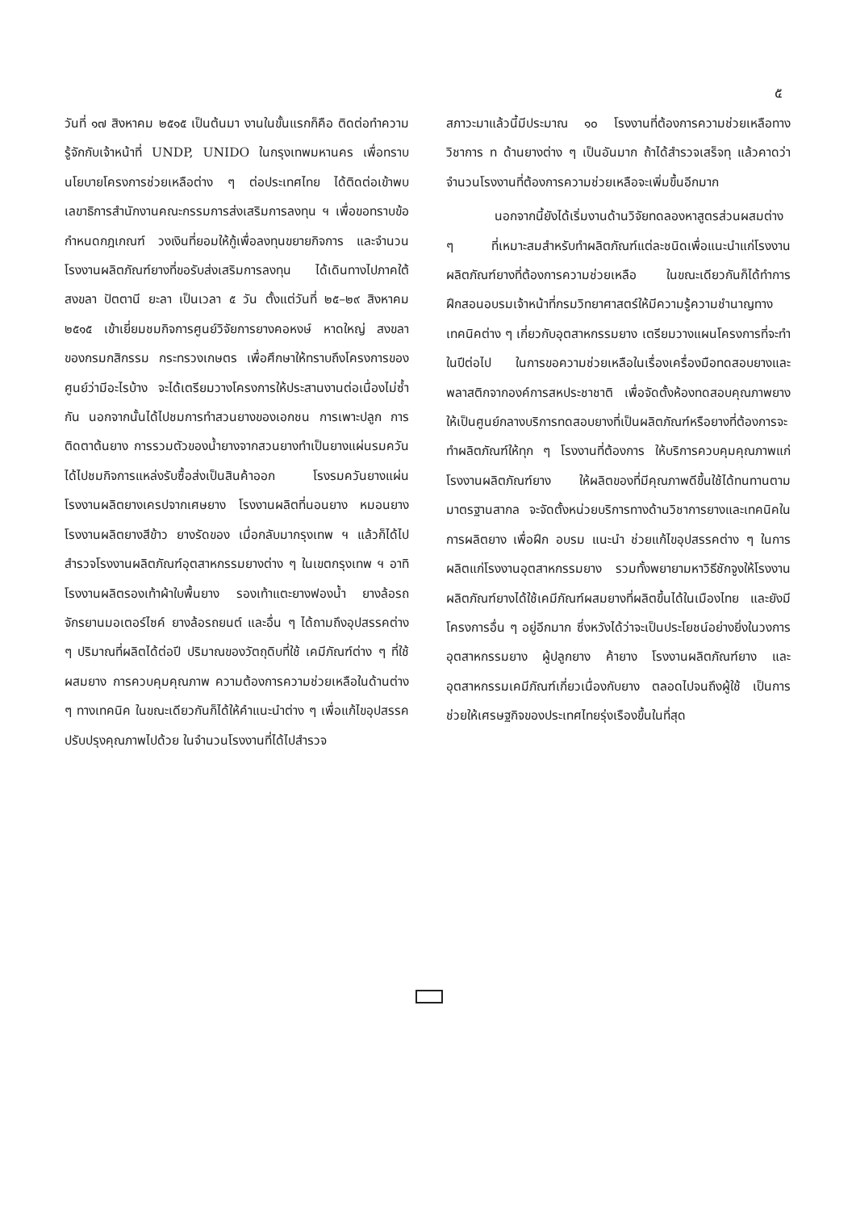๕
วันที่ ๑๗ สิงหาคม ๒๕๑๕ เป็นต้นมา งานในขั้นแรกก็คือ ติดต่อทำความรู้จักกับเจ้าหน้าที่ UNDP, UNIDO ในกรุงเทพมหานคร เพื่อทราบนโยบายโครงการช่วยเหลือต่าง ๆ ต่อประเทศไทย ได้ติดต่อเข้าพบเลขาธิการสำนักงานคณะกรรมการส่งเสริมการลงทุน ฯ เพื่อขอทราบข้อกำหนดกฎเกณฑ์ วงเงินที่ยอมให้กู้เพื่อลงทุนขยายกิจการ และจำนวนโรงงานผลิตภัณฑ์ยางที่ขอรับส่งเสริมการลงทุน ได้เดินทางไปภาคใต้ สงขลา ปัตตานี ยะลา เป็นเวลา ๕ วัน ตั้งแต่วันที่ ๒๕–๒๙ สิงหาคม ๒๕๑๕ เข้าเยี่ยมชมกิจการศูนย์วิจัยการยางคอหงษ์ หาดใหญ่ สงขลา ของกรมกสิกรรม กระทรวงเกษตร เพื่อศึกษาให้ทราบถึงโครงการของศูนย์ว่ามีอะไรบ้าง จะได้เตรียมวางโครงการให้ประสานงานต่อเนื่องไม่ซ้ำกัน นอกจากนั้นได้ไปชมการทำสวนยางของเอกชน การเพาะปลูก การติดตาต้นยาง การรวมตัวของน้ำยางจากสวนยางทำเป็นยางแผ่นรมควัน ได้ไปชมกิจการแหล่งรับซื้อส่งเป็นสินค้าออก โรงรมควันยางแผ่น โรงงานผลิตยางเครปจากเศษยาง โรงงานผลิตที่นอนยาง หมอนยาง โรงงานผลิตยางสีข้าว ยางรัดของ เมื่อกลับมากรุงเทพ ฯ แล้วก็ได้ไปสำรวจโรงงานผลิตภัณฑ์อุตสาหกรรมยางต่าง ๆ ในเขตกรุงเทพ ฯ อาทิ โรงงานผลิตรองเท้าผ้าใบพื้นยาง รองเท้าแตะยางฟองน้ำ ยางล้อรถจักรยานมอเตอร์ไซค์ ยางล้อรถยนต์ และอื่น ๆ ได้ถามถึงอุปสรรคต่าง ๆ ปริมาณที่ผลิตได้ต่อปี ปริมาณของวัตถุดิบที่ใช้ เคมีภัณฑ์ต่าง ๆ ที่ใช้ผสมยาง การควบคุมคุณภาพ ความต้องการความช่วยเหลือในด้านต่าง ๆ ทางเทคนิค ในขณะเดียวกันก็ได้ให้คำแนะนำต่าง ๆ เพื่อแก้ไขอุปสรรคปรับปรุงคุณภาพไปด้วย ในจำนวนโรงงานที่ได้ไปสำรวจ
สภาวะมาแล้วนี้มีประมาณ ๑๐ โรงงานที่ต้องการความช่วยเหลือทางวิชาการ ท ด้านยางต่าง ๆ เป็นอันมาก ถ้าได้สำรวจเสร็จทุ แล้วคาดว่าจำนวนโรงงานที่ต้องการความช่วยเหลือจะเพิ่มขึ้นอีกมาก
นอกจากนี้ยังได้เริ่มงานด้านวิจัยทดลองหาสูตรส่วนผสมต่าง ๆ ที่เหมาะสมสำหรับทำผลิตภัณฑ์แต่ละชนิดเพื่อแนะนำแก่โรงงานผลิตภัณฑ์ยางที่ต้องการความช่วยเหลือ ในขณะเดียวกันก็ได้ทำการฝึกสอนอบรมเจ้าหน้าที่กรมวิทยาศาสตร์ให้มีความรู้ความชำนาญทางเทคนิคต่าง ๆ เกี่ยวกับอุตสาหกรรมยาง เตรียมวางแผนโครงการที่จะทำในปีต่อไป ในการขอความช่วยเหลือในเรื่องเครื่องมือทดสอบยางและพลาสติกจากองค์การสหประชาชาติ เพื่อจัดตั้งห้องทดสอบคุณภาพยางให้เป็นศูนย์กลางบริการทดสอบยางที่เป็นผลิตภัณฑ์หรือยางที่ต้องการจะทำผลิตภัณฑ์ให้ทุก ๆ โรงงานที่ต้องการ ให้บริการควบคุมคุณภาพแก่โรงงานผลิตภัณฑ์ยาง ให้ผลิตของที่มีคุณภาพดีขึ้นใช้ได้ทนทานตามมาตรฐานสากล จะจัดตั้งหน่วยบริการทางด้านวิชาการยางและเทคนิคในการผลิตยาง เพื่อฝึก อบรม แนะนำ ช่วยแก้ไขอุปสรรคต่าง ๆ ในการผลิตแก่โรงงานอุตสาหกรรมยาง รวมทั้งพยายามหาวิธีชักจูงให้โรงงานผลิตภัณฑ์ยางได้ใช้เคมีภัณฑ์ผสมยางที่ผลิตขึ้นได้ในเมืองไทย และยังมีโครงการอื่น ๆ อยู่อีกมาก ซึ่งหวังได้ว่าจะเป็นประโยชน์อย่างยิ่งในวงการอุตสาหกรรมยาง ผู้ปลูกยาง ค้ายาง โรงงานผลิตภัณฑ์ยาง และอุตสาหกรรมเคมีภัณฑ์เกี่ยวเนื่องกับยาง ตลอดไปจนถึงผู้ใช้ เป็นการช่วยให้เศรษฐกิจของประเทศไทยรุ่งเรืองขึ้นในที่สุด